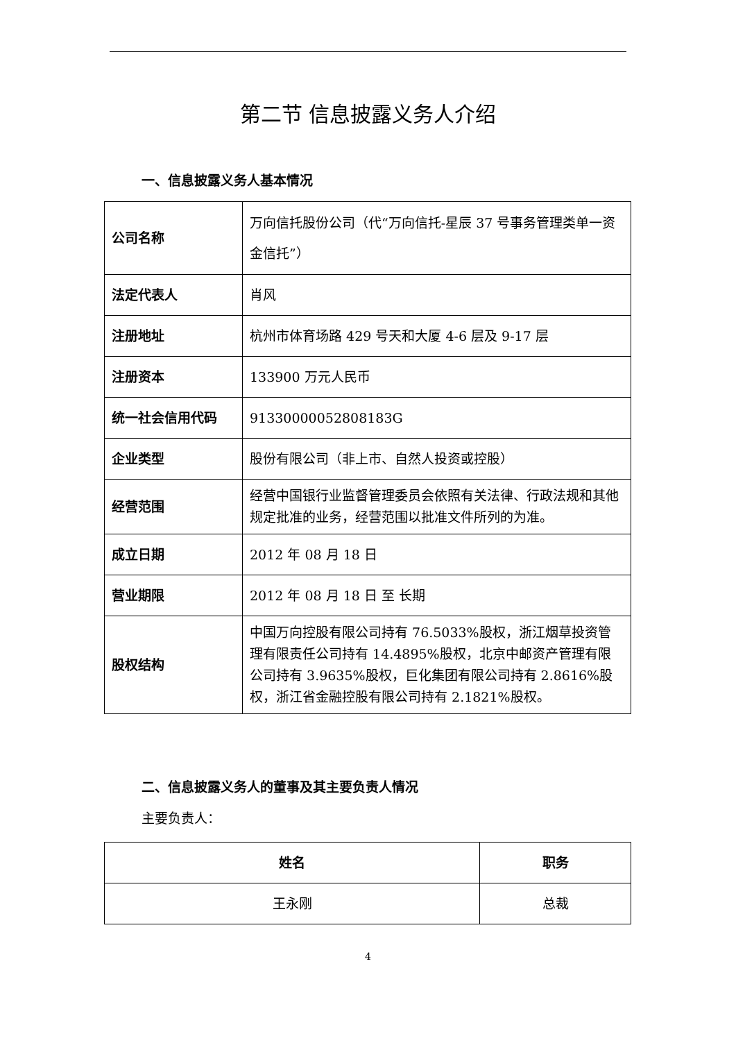第二节 信息披露义务人介绍
一、信息披露义务人基本情况
| 公司名称 | 万向信托股份公司（代“万向信托-星辰 37 号事务管理类单一资金信托”） |
| 法定代表人 | 肖风 |
| 注册地址 | 杭州市体育场路 429 号天和大厦 4-6 层及 9-17 层 |
| 注册资本 | 133900 万元人民币 |
| 统一社会信用代码 | 91330000052808183G |
| 企业类型 | 股份有限公司（非上市、自然人投资或控股） |
| 经营范围 | 经营中国银行业监督管理委员会依照有关法律、行政法规和其他规定批准的业务，经营范围以批准文件所列的为准。 |
| 成立日期 | 2012 年 08 月 18 日 |
| 营业期限 | 2012 年 08 月 18 日 至 长期 |
| 股权结构 | 中国万向控股有限公司持有 76.5033%股权，浙江烟草投资管理有限责任公司持有 14.4895%股权，北京中邮资产管理有限公司持有 3.9635%股权，巨化集团有限公司持有 2.8616%股权，浙江省金融控股有限公司持有 2.1821%股权。 |
二、信息披露义务人的董事及其主要负责人情况
主要负责人：
| 姓名 | 职务 |
| --- | --- |
| 王永刚 | 总裁 |
4